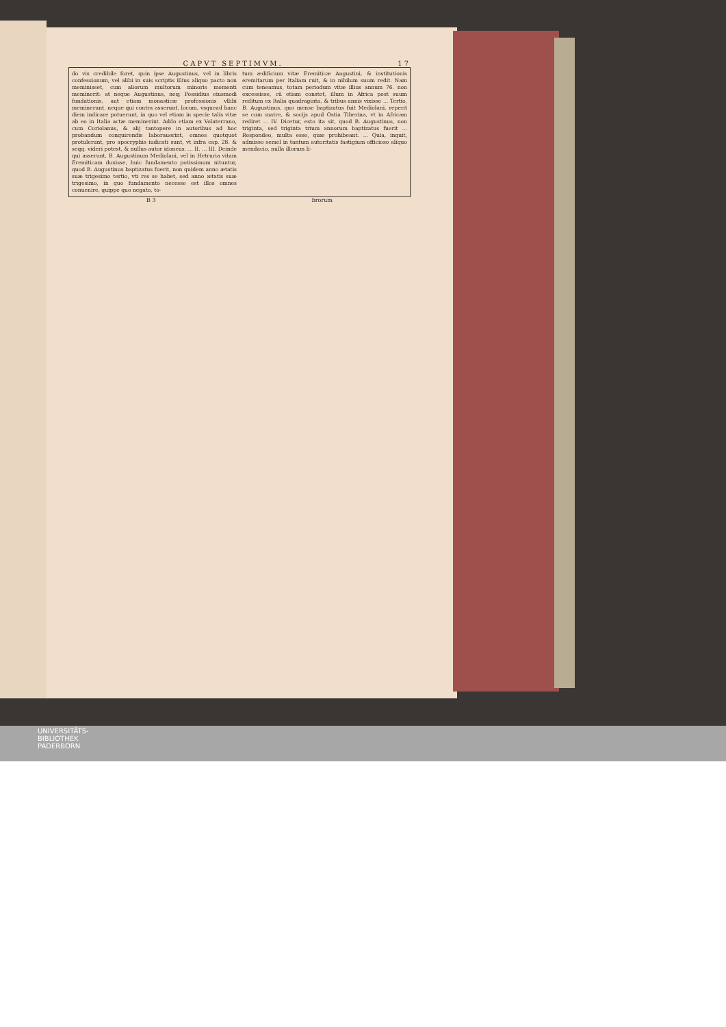CAPVT SEPTIMVM. 17
do vix credibile foret, quin ipse Augustinus, vel in libris confessionum, vel alibi in suis scriptis illius aliquo pacto non meminisset, cum aliorum multorum minoris momenti meminerit: at neque Augustinus, neq; Possidius eiusmodi fundationis, aut etiam monasticæ professionis vllibi meminerunt, neque qui contra asserunt, locum, vsquead hanc diem indicare potuerunt, in quo vel etiam in specie talis vitæ ab eo in Italia actæ meminerint. Addo etiam ex Volaterrano, cum Coriolanus, & alij tantopere in autoribus ad hoc probandum conquirendis laborauerint, omnes quotquot protulerunt, pro apocryphis iudicati sunt, vt infra cap. 28. & seqq. videri potest, & nullus autor idoneus. ... II. ... III. Deinde qui asserunt, B. Augustinum Mediolani, vel in Hetruria vitam Eremiticam duxisse, huic fundamento potissimum nituntur, quod B. Augustinus baptizatus fuerit, non quidem anno ætatis suæ trigesimo tertio, vti res se habet, sed anno ætatis suæ trigesimo, in quo fundamento necesse est illos omnes conuenire, quippe quo negato, to-
tum ædificium vitæ Eremiticæ Augustini, & institutionis eremitarum per Italiam ruit, & in nihilum suum redit. Nam cum teneamus, totam periodum vitæ illius annum 76. non excessisse, cũ etiam constet, illum in Africa post suum reditum ex Italia quadraginta, & tribus annis vixisse ... Tertio, B. Augustinus, quo mense baptizatus fuit Mediolani, reperit se cum matre, & socijs apud Ostia Tiberina, vt in Africam rediret ... IV. Dicetur, esto ita sit, quod B. Augustinus, non triginta, sed triginta trium annorum baptizatus fuerit ... Respondeo, multa esse, quæ prohibeant. ... Quia, inquit, admisso semel in tantum autoritatis fastigium officioso aliquo mendacio, nulla illorum li-
B 3 brorum
UNIVERSITÄTS-
BIBLIOTHEK
PADERBORN